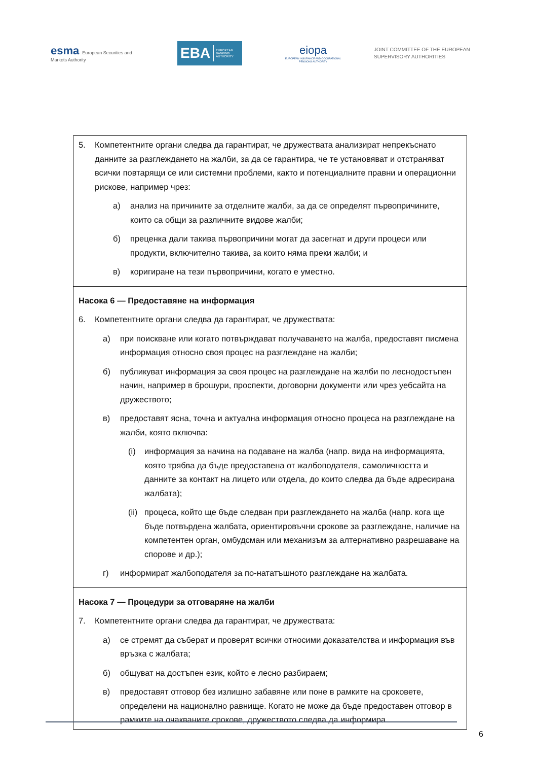esma European Securities and Markets Authority
EBA EUROPEAN BANKING AUTHORITY
eiopa
EUROPEAN INSURANCE AND OCCUPATIONAL PENSIONS AUTHORITY
JOINT COMMITTEE OF THE EUROPEAN
SUPERVISORY AUTHORITIES
| 5. Компетентните органи следва да гарантират, че дружествата анализират непрекъснато данните за разглеждането на жалби, за да се гарантира, че те установяват и отстраняват всички повтарящи се или системни проблеми, както и потенциалните правни и операционни рискове, например чрез: а) анализ на причините за отделните жалби, за да се определят първопричините, които са общи за различните видове жалби; б) преценка дали такива първопричини могат да засегнат и други процеси или продукти, включително такива, за които няма преки жалби; и в) коригиране на тези първопричини, когато е уместно. |
| Насока 6 — Предоставяне на информация 6. Компетентните органи следва да гарантират, че дружествата: а) при поискване или когато потвърждават получаването на жалба, предоставят писмена информация относно своя процес на разглеждане на жалби; б) публикуват информация за своя процес на разглеждане на жалби по леснодостъпен начин, например в брошури, проспекти, договорни документи или чрез уебсайта на дружеството; в) предоставят ясна, точна и актуална информация относно процеса на разглеждане на жалби, която включва: (i) информация за начина на подаване на жалба (напр. вида на информацията, която трябва да бъде предоставена от жалбоподателя, самоличността и данните за контакт на лицето или отдела, до които следва да бъде адресирана жалбата); (ii) процеса, който ще бъде следван при разглеждането на жалба (напр. кога ще бъде потвърдена жалбата, ориентировъчни срокове за разглеждане, наличие на компетентен орган, омбудсман или механизъм за алтернативно разрешаване на спорове и др.); г) информират жалбоподателя за по-нататъшното разглеждане на жалбата. |
| Насока 7 — Процедури за отговаряне на жалби 7. Компетентните органи следва да гарантират, че дружествата: а) се стремят да съберат и проверят всички относими доказателства и информация във връзка с жалбата; б) общуват на достъпен език, който е лесно разбираем; в) предоставят отговор без излишно забавяне или поне в рамките на сроковете, определени на национално равнище. Когато не може да бъде предоставен отговор в рамките на очакваните срокове, дружеството следва да информира |
6